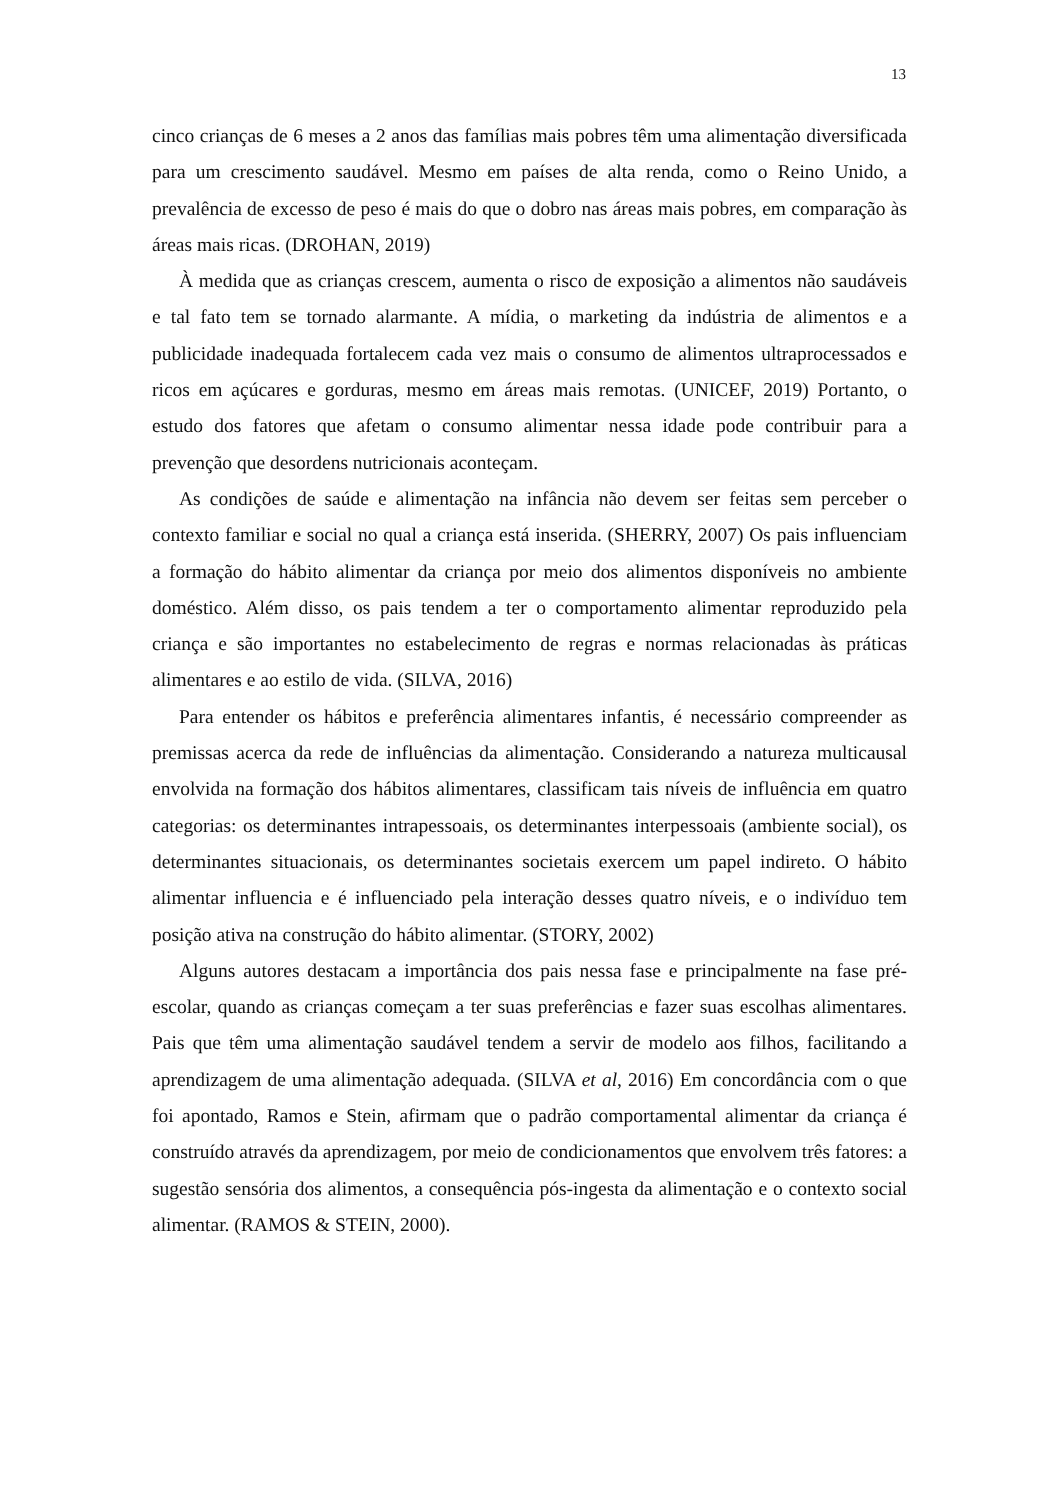13
cinco crianças de 6 meses a 2 anos das famílias mais pobres têm uma alimentação diversificada para um crescimento saudável. Mesmo em países de alta renda, como o Reino Unido, a prevalência de excesso de peso é mais do que o dobro nas áreas mais pobres, em comparação às áreas mais ricas. (DROHAN, 2019)
À medida que as crianças crescem, aumenta o risco de exposição a alimentos não saudáveis e tal fato tem se tornado alarmante. A mídia, o marketing da indústria de alimentos e a publicidade inadequada fortalecem cada vez mais o consumo de alimentos ultraprocessados e ricos em açúcares e gorduras, mesmo em áreas mais remotas. (UNICEF, 2019) Portanto, o estudo dos fatores que afetam o consumo alimentar nessa idade pode contribuir para a prevenção que desordens nutricionais aconteçam.
As condições de saúde e alimentação na infância não devem ser feitas sem perceber o contexto familiar e social no qual a criança está inserida. (SHERRY, 2007) Os pais influenciam a formação do hábito alimentar da criança por meio dos alimentos disponíveis no ambiente doméstico. Além disso, os pais tendem a ter o comportamento alimentar reproduzido pela criança e são importantes no estabelecimento de regras e normas relacionadas às práticas alimentares e ao estilo de vida. (SILVA, 2016)
Para entender os hábitos e preferência alimentares infantis, é necessário compreender as premissas acerca da rede de influências da alimentação. Considerando a natureza multicausal envolvida na formação dos hábitos alimentares, classificam tais níveis de influência em quatro categorias: os determinantes intrapessoais, os determinantes interpessoais (ambiente social), os determinantes situacionais, os determinantes societais exercem um papel indireto. O hábito alimentar influencia e é influenciado pela interação desses quatro níveis, e o indivíduo tem posição ativa na construção do hábito alimentar. (STORY, 2002)
Alguns autores destacam a importância dos pais nessa fase e principalmente na fase pré-escolar, quando as crianças começam a ter suas preferências e fazer suas escolhas alimentares. Pais que têm uma alimentação saudável tendem a servir de modelo aos filhos, facilitando a aprendizagem de uma alimentação adequada. (SILVA et al, 2016) Em concordância com o que foi apontado, Ramos e Stein, afirmam que o padrão comportamental alimentar da criança é construído através da aprendizagem, por meio de condicionamentos que envolvem três fatores: a sugestão sensória dos alimentos, a consequência pós-ingesta da alimentação e o contexto social alimentar. (RAMOS & STEIN, 2000).